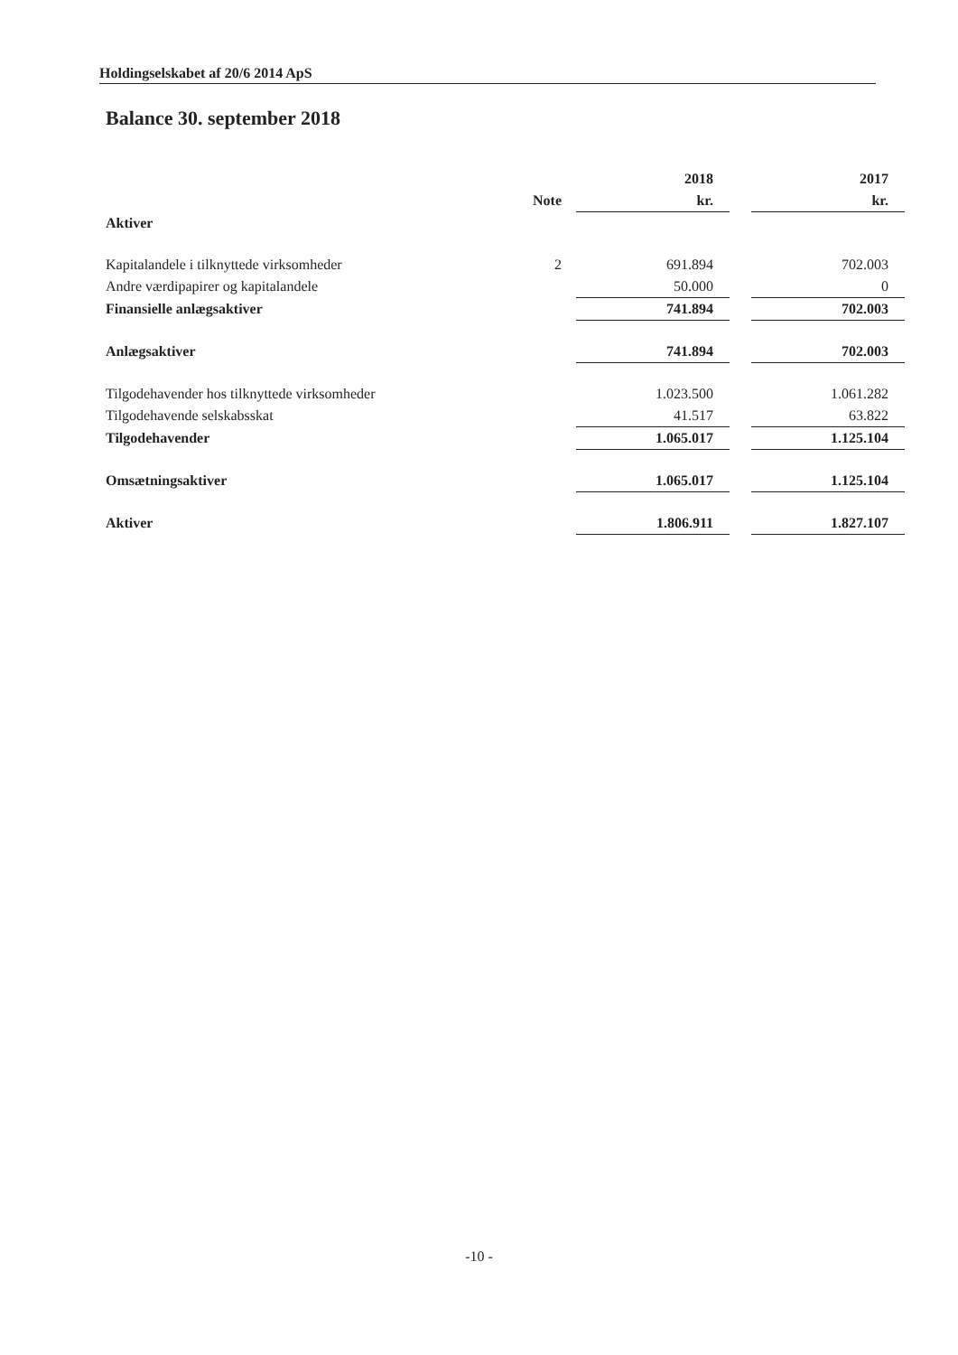Holdingselskabet af 20/6 2014 ApS
Balance 30. september 2018
| | | 2018 | | 2017 |
| --- | --- | --- | --- | --- |
| | Note | kr. | | kr. |
| Aktiver | | | | |
| Kapitalandele i tilknyttede virksomheder | 2 | 691.894 | | 702.003 |
| Andre værdipapirer og kapitalandele | | 50.000 | | 0 |
| Finansielle anlægsaktiver | | 741.894 | | 702.003 |
| Anlægsaktiver | | 741.894 | | 702.003 |
| Tilgodehavender hos tilknyttede virksomheder | | 1.023.500 | | 1.061.282 |
| Tilgodehavende selskabsskat | | 41.517 | | 63.822 |
| Tilgodehavender | | 1.065.017 | | 1.125.104 |
| Omsætningsaktiver | | 1.065.017 | | 1.125.104 |
| Aktiver | | 1.806.911 | | 1.827.107 |
-10 -